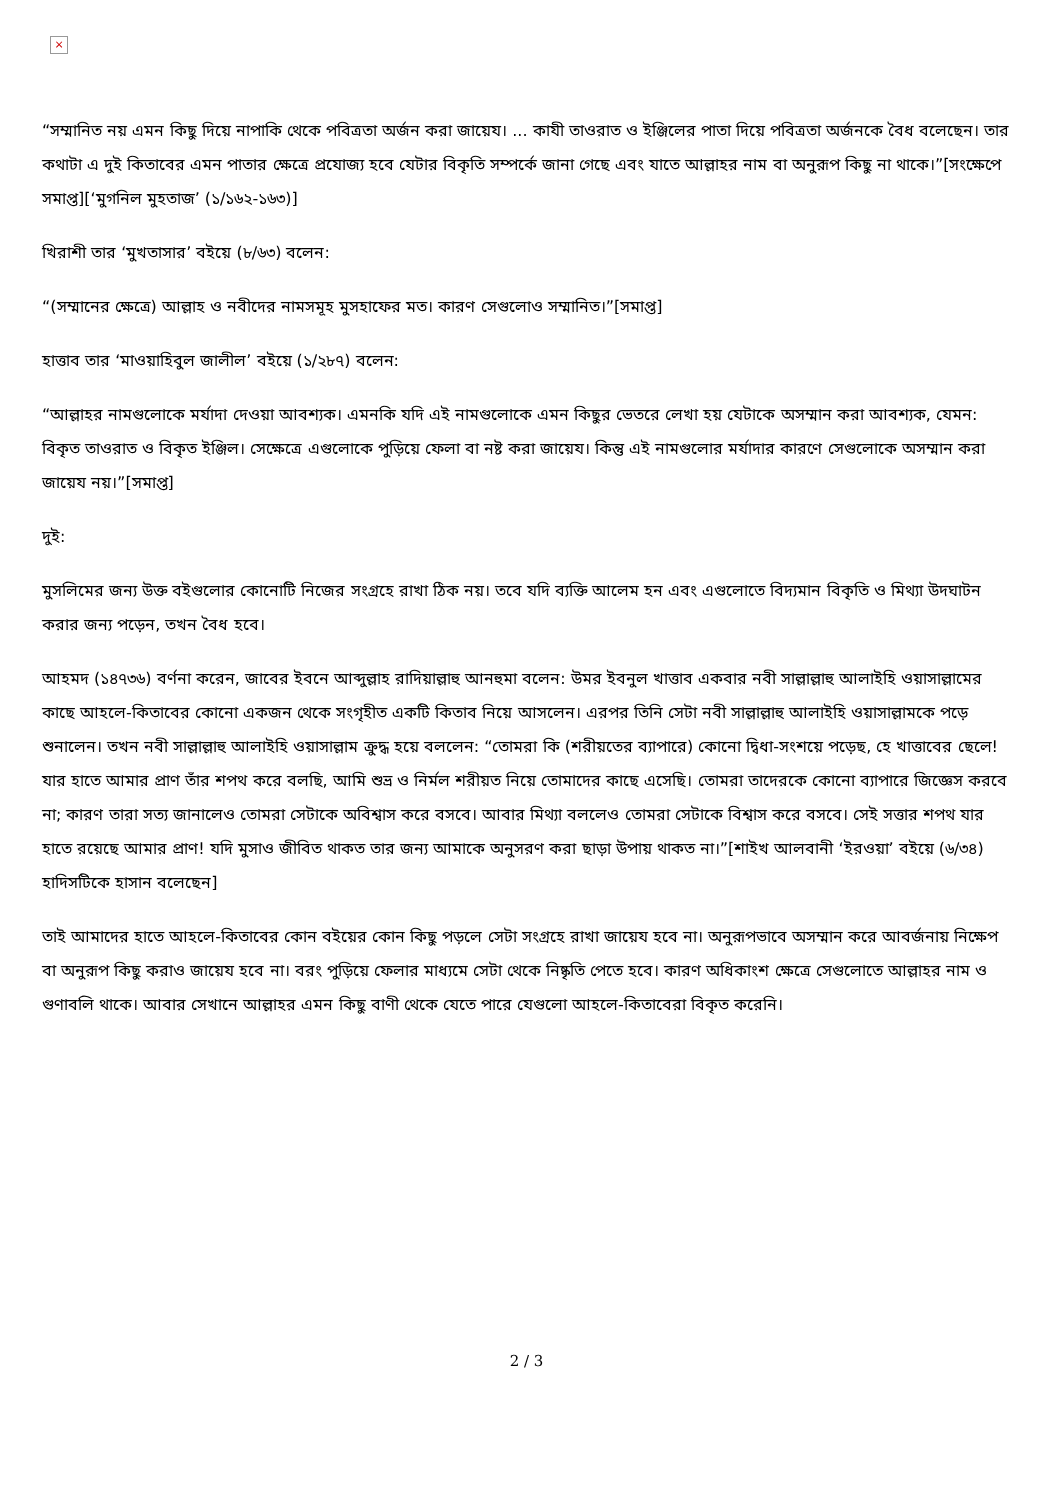×
“সম্মানিত নয় এমন কিছু দিয়ে নাপাকি থেকে পবিত্রতা অর্জন করা জায়েয। ... কাযী তাওরাত ও ইঞ্জিলের পাতা দিয়ে পবিত্রতা অর্জনকে বৈধ বলেছেন। তার কথাটা এ দুই কিতাবের এমন পাতার ক্ষেত্রে প্রযোজ্য হবে যেটার বিকৃতি সম্পর্কে জানা গেছে এবং যাতে আল্লাহর নাম বা অনুরূপ কিছু না থাকে।”[সংক্ষেপে সমাপ্ত][‘মুগনিল মুহতাজ’ (১/১৬২-১৬৩)]
খিরাশী তার ‘মুখতাসার’ বইয়ে (৮/৬৩) বলেন:
“(সম্মানের ক্ষেত্রে) আল্লাহ ও নবীদের নামসমূহ মুসহাফের মত। কারণ সেগুলোও সম্মানিত।”[সমাপ্ত]
হাত্তাব তার ‘মাওয়াহিবুল জালীল’ বইয়ে (১/২৮৭) বলেন:
“আল্লাহর নামগুলোকে মর্যাদা দেওয়া আবশ্যক। এমনকি যদি এই নামগুলোকে এমন কিছুর ভেতরে লেখা হয় যেটাকে অসম্মান করা আবশ্যক, যেমন: বিকৃত তাওরাত ও বিকৃত ইঞ্জিল। সেক্ষেত্রে এগুলোকে পুড়িয়ে ফেলা বা নষ্ট করা জায়েয। কিন্তু এই নামগুলোর মর্যাদার কারণে সেগুলোকে অসম্মান করা জায়েয নয়।”[সমাপ্ত]
দুই:
মুসলিমের জন্য উক্ত বইগুলোর কোনোটি নিজের সংগ্রহে রাখা ঠিক নয়। তবে যদি ব্যক্তি আলেম হন এবং এগুলোতে বিদ্যমান বিকৃতি ও মিথ্যা উদঘাটন করার জন্য পড়েন, তখন বৈধ হবে।
আহমদ (১৪৭৩৬) বর্ণনা করেন, জাবের ইবনে আব্দুল্লাহ রাদিয়াল্লাহু আনহুমা বলেন: উমর ইবনুল খাত্তাব একবার নবী সাল্লাল্লাহু আলাইহি ওয়াসাল্লামের কাছে আহলে-কিতাবের কোনো একজন থেকে সংগৃহীত একটি কিতাব নিয়ে আসলেন। এরপর তিনি সেটা নবী সাল্লাল্লাহু আলাইহি ওয়াসাল্লামকে পড়ে শুনালেন। তখন নবী সাল্লাল্লাহু আলাইহি ওয়াসাল্লাম ক্রুদ্ধ হয়ে বললেন: “তোমরা কি (শরীয়তের ব্যাপারে) কোনো দ্বিধা-সংশয়ে পড়েছ, হে খাত্তাবের ছেলে! যার হাতে আমার প্রাণ তাঁর শপথ করে বলছি, আমি শুভ্র ও নির্মল শরীয়ত নিয়ে তোমাদের কাছে এসেছি। তোমরা তাদেরকে কোনো ব্যাপারে জিজ্ঞেস করবে না; কারণ তারা সত্য জানালেও তোমরা সেটাকে অবিশ্বাস করে বসবে। আবার মিথ্যা বললেও তোমরা সেটাকে বিশ্বাস করে বসবে। সেই সত্তার শপথ যার হাতে রয়েছে আমার প্রাণ! যদি মুসাও জীবিত থাকত তার জন্য আমাকে অনুসরণ করা ছাড়া উপায় থাকত না।”[শাইখ আলবানী ‘ইরওয়া’ বইয়ে (৬/৩৪) হাদিসটিকে হাসান বলেছেন]
তাই আমাদের হাতে আহলে-কিতাবের কোন বইয়ের কোন কিছু পড়লে সেটা সংগ্রহে রাখা জায়েয হবে না। অনুরূপভাবে অসম্মান করে আবর্জনায় নিক্ষেপ বা অনুরূপ কিছু করাও জায়েয হবে না। বরং পুড়িয়ে ফেলার মাধ্যমে সেটা থেকে নিষ্কৃতি পেতে হবে। কারণ অধিকাংশ ক্ষেত্রে সেগুলোতে আল্লাহর নাম ও গুণাবলি থাকে। আবার সেখানে আল্লাহর এমন কিছু বাণী থেকে যেতে পারে যেগুলো আহলে-কিতাবেরা বিকৃত করেনি।
2 / 3